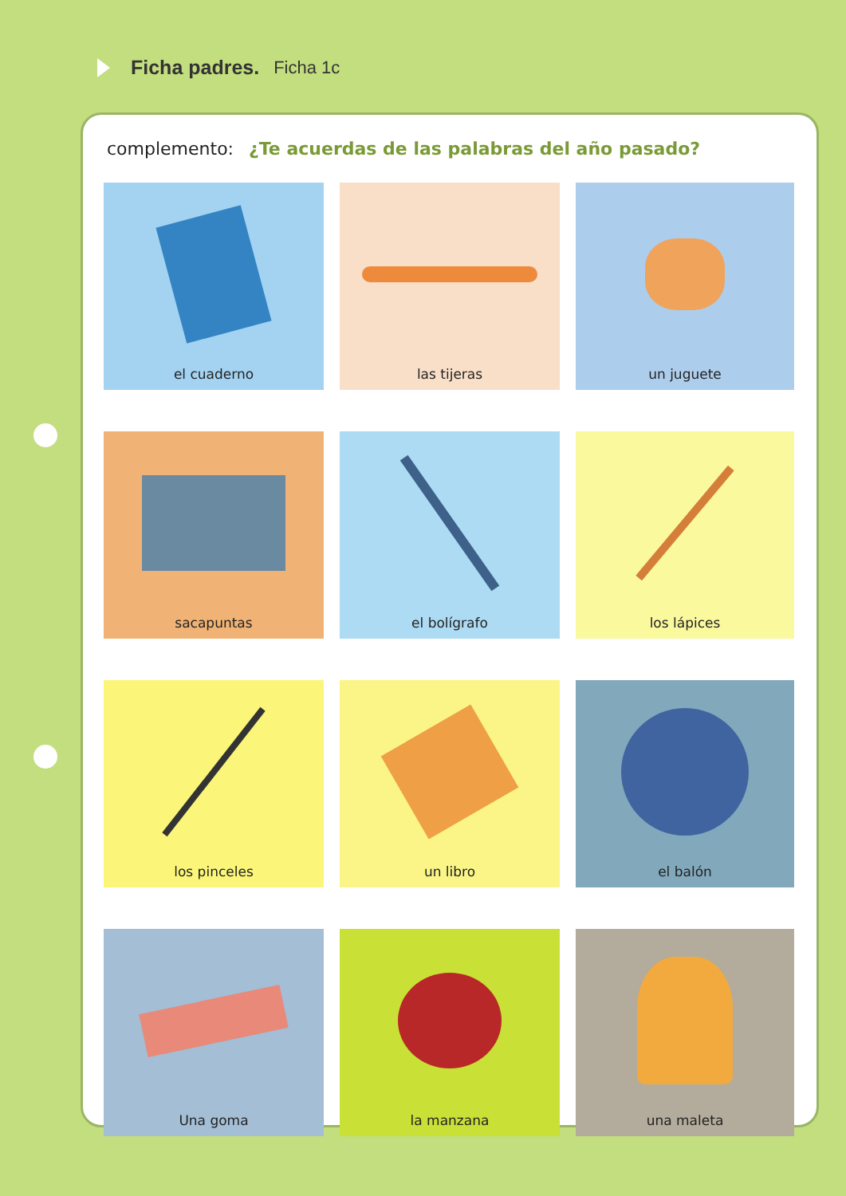Ficha padres. Ficha 1c
complemento: ¿Te acuerdas de las palabras del año pasado?
el cuaderno
las tijeras
un juguete
sacapuntas
el bolígrafo
los lápices
los pinceles
un libro
el balón
Una goma
la manzana
una maleta